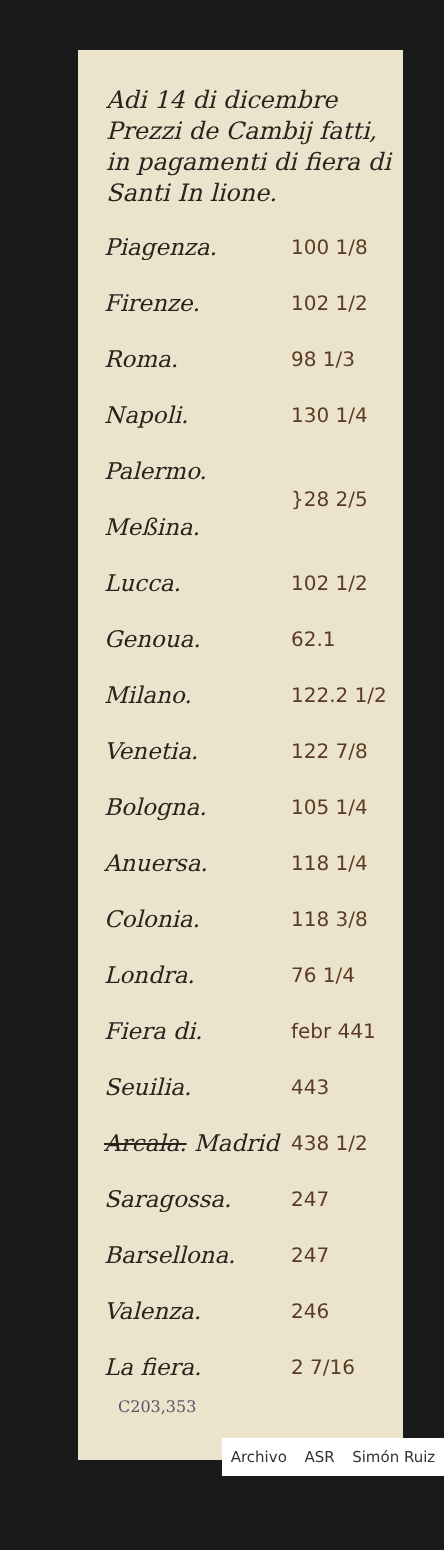Adi 14 di dicembre
Prezzi de Cambij fatti, in pagamenti di fiera di Santi In lione.
| Piagenza. | 100 1/8 |
| Firenze. | 102 1/2 |
| Roma. | 98 1/3 |
| Napoli. | 130 1/4 |
| Palermo. | }28 2/5 |
| Meßina. | |
| Lucca. | 102 1/2 |
| Genoua. | 62.1 |
| Milano. | 122.2 1/2 |
| Venetia. | 122 7/8 |
| Bologna. | 105 1/4 |
| Anuersa. | 118 1/4 |
| Colonia. | 118 3/8 |
| Londra. | 76 1/4 |
| Fiera di. | febr 441 |
| Seuilia. | 443 |
| Arcala. Madrid | 438 1/2 |
| Saragossa. | 247 |
| Barsellona. | 247 |
| Valenza. | 246 |
| La fiera. | 2 7/16 |
C203,353
Archivo ASR Simón Ruiz